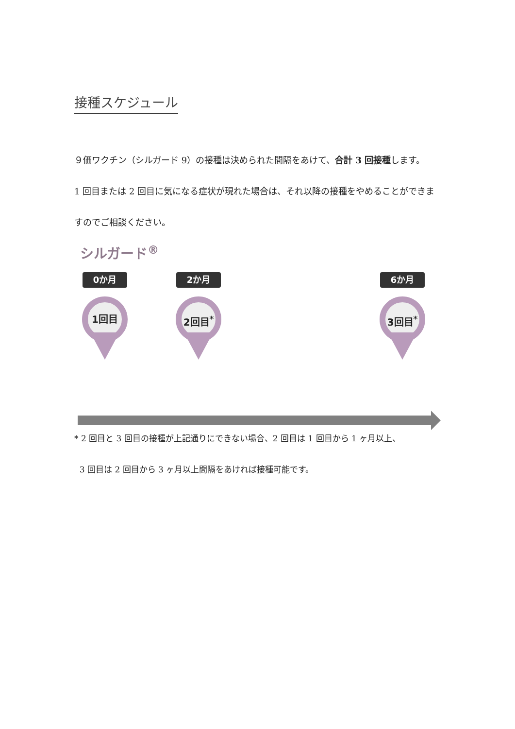接種スケジュール
９価ワクチン（シルガード 9）の接種は決められた間隔をあけて、合計 3 回接種します。
1 回目または 2 回目に気になる症状が現れた場合は、それ以降の接種をやめることができますのでご相談ください。
シルガード<sup>®</sup>
0か月 2か月 6か月
1回目 2回目<sup>*</sup> 3回目<sup>*</sup>
* 2 回目と 3 回目の接種が上記通りにできない場合、2 回目は 1 回目から 1 ヶ月以上、
3 回目は 2 回目から 3 ヶ月以上間隔をあければ接種可能です。